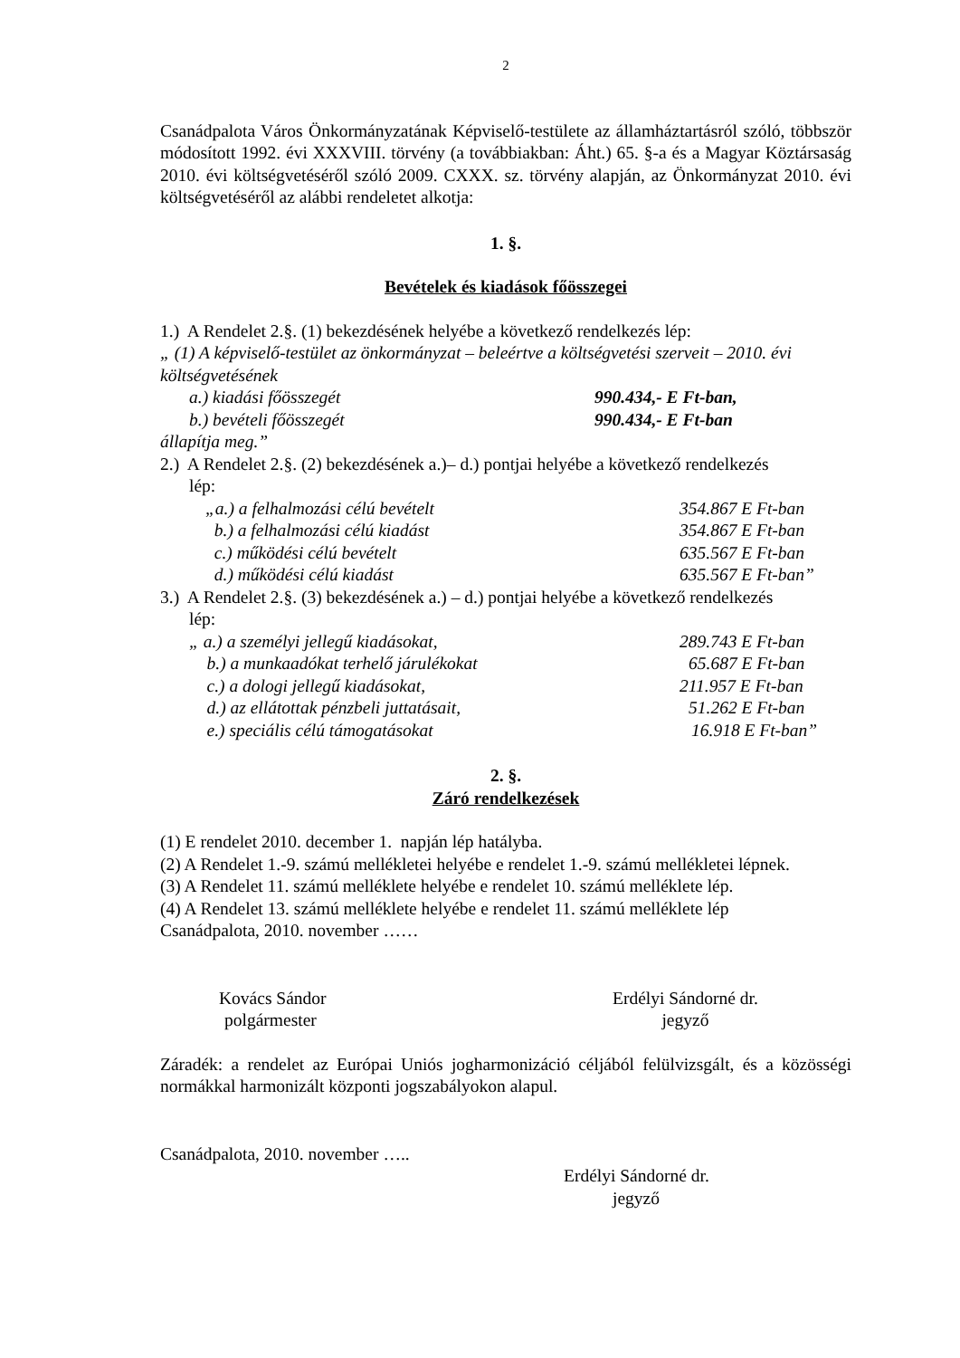2
Csanádpalota Város Önkormányzatának Képviselő-testülete az államháztartásról szóló, többször módosított 1992. évi XXXVIII. törvény (a továbbiakban: Áht.) 65. §-a és a Magyar Köztársaság 2010. évi költségvetéséről szóló 2009. CXXX. sz. törvény alapján, az Önkormányzat 2010. évi költségvetéséről az alábbi rendeletet alkotja:
1. §.
Bevételek és kiadások főösszegei
1.) A Rendelet 2.§. (1) bekezdésének helyébe a következő rendelkezés lép:
„ (1) A képviselő-testület az önkormányzat – beleértve a költségvetési szerveit – 2010. évi költségvetésének
a.) kiadási főösszegét 990.434,- E Ft-ban,
b.) bevételi főösszegét 990.434,- E Ft-ban
állapítja meg.”
2.) A Rendelet 2.§. (2) bekezdésének a.)– d.) pontjai helyébe a következő rendelkezés
lép:
„a.) a felhalmozási célú bevételt 354.867 E Ft-ban
b.) a felhalmozási célú kiadást 354.867 E Ft-ban
c.) működési célú bevételt 635.567 E Ft-ban
d.) működési célú kiadást 635.567 E Ft-ban”
3.) A Rendelet 2.§. (3) bekezdésének a.) – d.) pontjai helyébe a következő rendelkezés
lép:
„ a.) a személyi jellegű kiadásokat, 289.743 E Ft-ban
b.) a munkaadókat terhelő járulékokat 65.687 E Ft-ban
c.) a dologi jellegű kiadásokat, 211.957 E Ft-ban
d.) az ellátottak pénzbeli juttatásait, 51.262 E Ft-ban
e.) speciális célú támogatásokat 16.918 E Ft-ban”
2. §.
Záró rendelkezések
(1) E rendelet 2010. december 1. napján lép hatályba.
(2) A Rendelet 1.-9. számú mellékletei helyébe e rendelet 1.-9. számú mellékletei lépnek.
(3) A Rendelet 11. számú melléklete helyébe e rendelet 10. számú melléklete lép.
(4) A Rendelet 13. számú melléklete helyébe e rendelet 11. számú melléklete lép
Csanádpalota, 2010. november ……
Kovács Sándor
polgármester
Erdélyi Sándorné dr.
jegyző
Záradék: a rendelet az Európai Uniós jogharmonizáció céljából felülvizsgált, és a közösségi normákkal harmonizált központi jogszabályokon alapul.
Csanádpalota, 2010. november …..
Erdélyi Sándorné dr.
jegyző